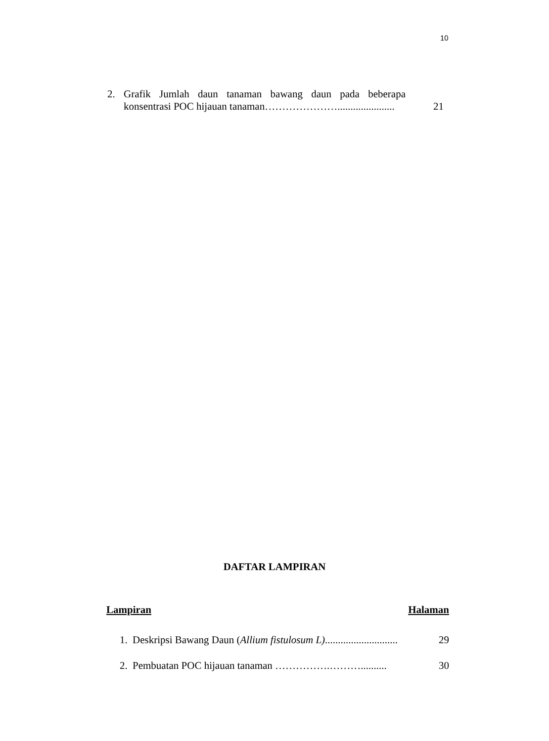10
2. Grafik Jumlah daun tanaman bawang daun pada beberapa konsentrasi POC hijauan tanaman…………………...................... 21
DAFTAR LAMPIRAN
Lampiran Halaman
1. Deskripsi Bawang Daun (Allium fistulosum L)............................ 29
2. Pembuatan POC hijauan tanaman …………….……….......... 30